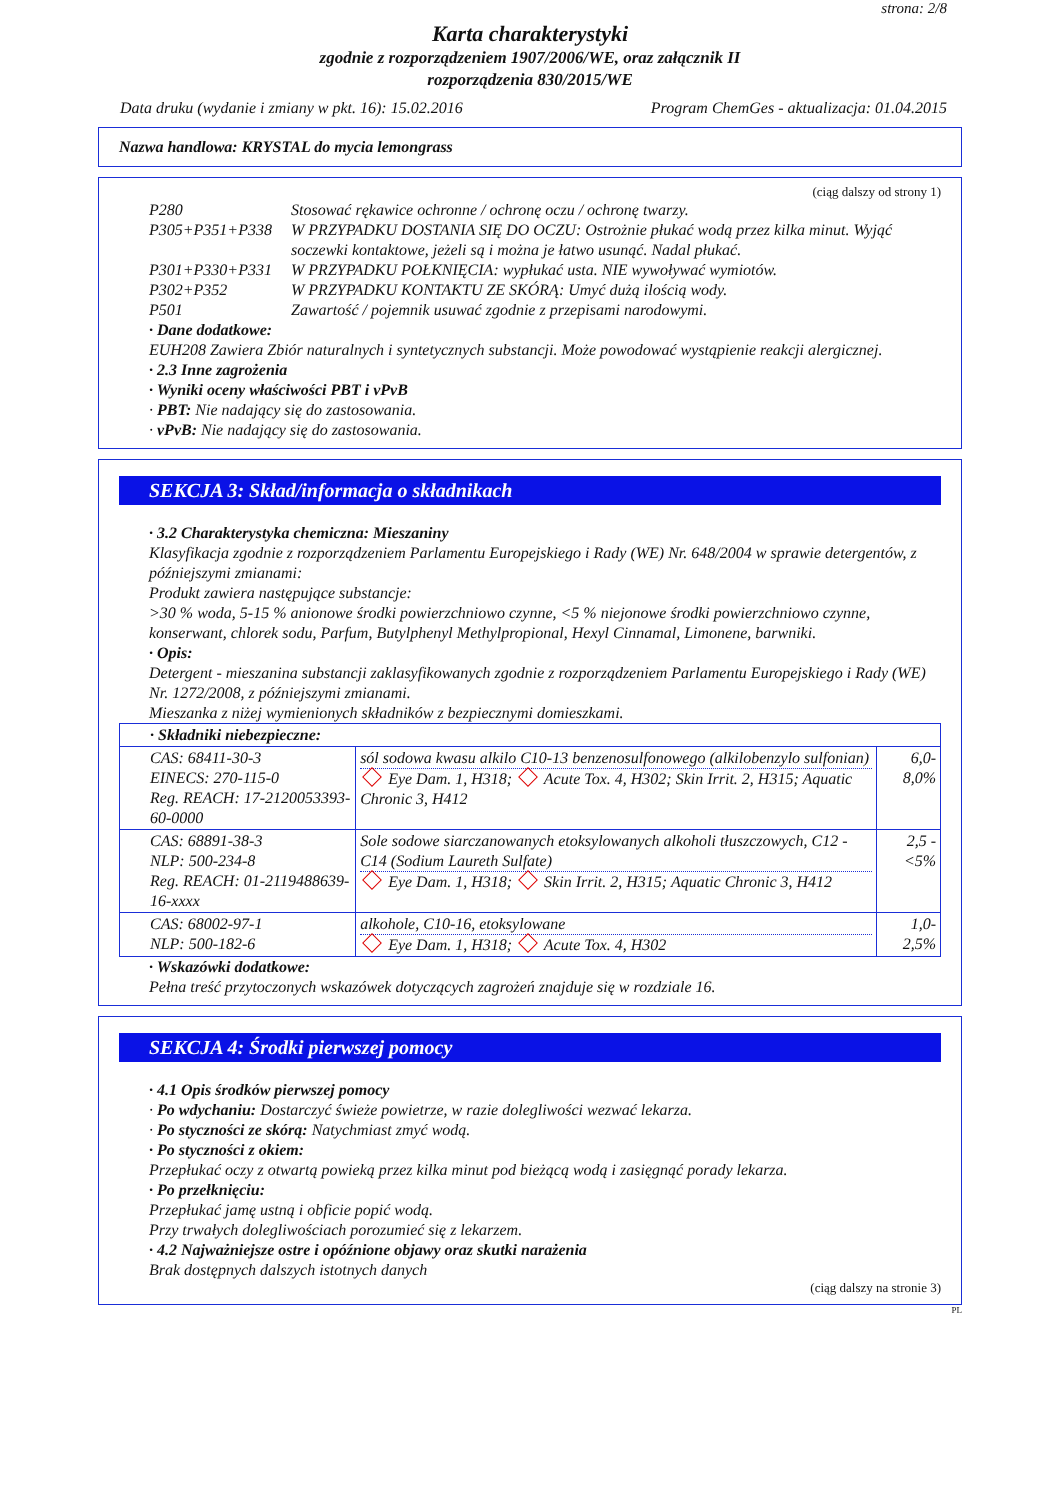strona: 2/8
Karta charakterystyki
zgodnie z rozporządzeniem 1907/2006/WE, oraz załącznik II
rozporządzenia 830/2015/WE
Data druku (wydanie i zmiany w pkt. 16): 15.02.2016 Program ChemGes - aktualizacja: 01.04.2015
Nazwa handlowa: KRYSTAL do mycia lemongrass
(ciąg dalszy od strony 1)
P280 Stosować rękawice ochronne / ochronę oczu / ochronę twarzy.
P305+P351+P338 W PRZYPADKU DOSTANIA SIĘ DO OCZU: Ostrożnie płukać wodą przez kilka minut. Wyjąć soczewki kontaktowe, jeżeli są i można je łatwo usunąć. Nadal płukać.
P301+P330+P331 W PRZYPADKU POŁKNIĘCIA: wypłukać usta. NIE wywoływać wymiotów.
P302+P352 W PRZYPADKU KONTAKTU ZE SKÓRĄ: Umyć dużą ilością wody.
P501 Zawartość / pojemnik usuwać zgodnie z przepisami narodowymi.
· Dane dodatkowe:
EUH208 Zawiera Zbiór naturalnych i syntetycznych substancji. Może powodować wystąpienie reakcji alergicznej.
· 2.3 Inne zagrożenia
· Wyniki oceny właściwości PBT i vPvB
· PBT: Nie nadający się do zastosowania.
· vPvB: Nie nadający się do zastosowania.
SEKCJA 3: Skład/informacja o składnikach
· 3.2 Charakterystyka chemiczna: Mieszaniny
Klasyfikacja zgodnie z rozporządzeniem Parlamentu Europejskiego i Rady (WE) Nr. 648/2004 w sprawie detergentów, z późniejszymi zmianami:
Produkt zawiera następujące substancje:
>30 % woda, 5-15 % anionowe środki powierzchniowo czynne, <5 % niejonowe środki powierzchniowo czynne, konserwant, chlorek sodu, Parfum, Butylphenyl Methylpropional, Hexyl Cinnamal, Limonene, barwniki.
· Opis:
Detergent - mieszanina substancji zaklasyfikowanych zgodnie z rozporządzeniem Parlamentu Europejskiego i Rady (WE) Nr. 1272/2008, z późniejszymi zmianami.
Mieszanka z niżej wymienionych składników z bezpiecznymi domieszkami.
| · Składniki niebezpieczne: | | |
| CAS: 68411-30-3 EINECS: 270-115-0 Reg. REACH: 17-2120053393-60-0000 | sól sodowa kwasu alkilo C10-13 benzenosulfonowego (alkilobenzylo sulfonian) Eye Dam. 1, H318; Acute Tox. 4, H302; Skin Irrit. 2, H315; Aquatic Chronic 3, H412 | 6,0-8,0% |
| CAS: 68891-38-3 NLP: 500-234-8 Reg. REACH: 01-2119488639-16-xxxx | Sole sodowe siarczanowanych etoksylowanych alkoholi tłuszczowych, C12 - C14 (Sodium Laureth Sulfate) Eye Dam. 1, H318; Skin Irrit. 2, H315; Aquatic Chronic 3, H412 | 2,5 - <5% |
| CAS: 68002-97-1 NLP: 500-182-6 | alkohole, C10-16, etoksylowane Eye Dam. 1, H318; Acute Tox. 4, H302 | 1,0-2,5% |
· Wskazówki dodatkowe:
Pełna treść przytoczonych wskazówek dotyczących zagrożeń znajduje się w rozdziale 16.
SEKCJA 4: Środki pierwszej pomocy
· 4.1 Opis środków pierwszej pomocy
· Po wdychaniu: Dostarczyć świeże powietrze, w razie dolegliwości wezwać lekarza.
· Po styczności ze skórą: Natychmiast zmyć wodą.
· Po styczności z okiem:
Przepłukać oczy z otwartą powieką przez kilka minut pod bieżącą wodą i zasięgnąć porady lekarza.
· Po przełknięciu:
Przepłukać jamę ustną i obficie popić wodą.
Przy trwałych dolegliwościach porozumieć się z lekarzem.
· 4.2 Najważniejsze ostre i opóźnione objawy oraz skutki narażenia
Brak dostępnych dalszych istotnych danych
(ciąg dalszy na stronie 3)
PL